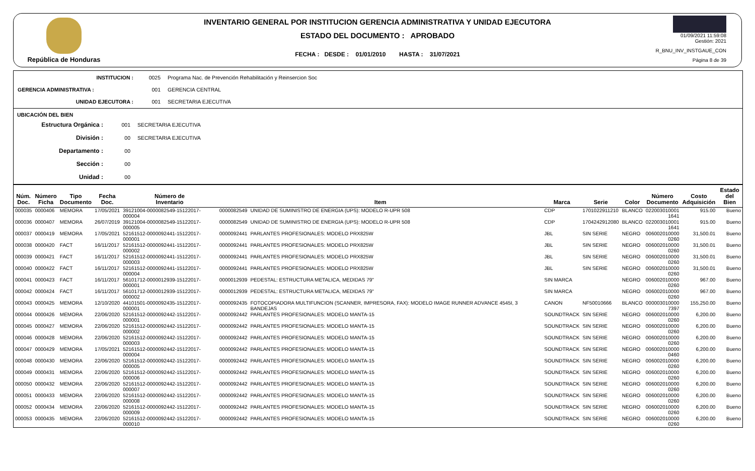República de Honduras
INVENTARIO GENERAL POR INSTITUCION GERENCIA ADMINISTRATIVA Y UNIDAD EJECUTORA
ESTADO DEL DOCUMENTO : APROBADO
FECHA : DESDE : 01/01/2010 HASTA : 31/07/2021
01/09/2021 11:59:08
Gestión: 2021
R_BNU_INV_INSTGAUE_CON
Página 8 de 39
| INSTITUCION : | 0025 | Programa Nac. de Prevención Rehabilitación y Reinsercion Soc |
| GERENCIA ADMINISTRATIVA : | 001 | GERENCIA CENTRAL |
| UNIDAD EJECUTORA : | 001 | SECRETARIA EJECUTIVA |
UBICACIÓN DEL BIEN
| Estructura Orgánica : | 001 | SECRETARIA EJECUTIVA |
| División : | 00 | SECRETARIA EJECUTIVA |
| Departamento : | 00 | |
| Sección : | 00 | |
| Unidad : | 00 | |
| Núm. Doc. | Número Ficha | Tipo Documento | Fecha Doc. | Número de Inventario | Item | | Marca | Serie | Color | Número Documento | Costo Adquisición | Estado del Bien |
| --- | --- | --- | --- | --- | --- | --- | --- | --- | --- | --- | --- | --- |
| 000035 | 0000406 | MEMORA | 17/05/2021 | 39121004-0000082549-15122017-000004 | 0000082549 | UNIDAD DE SUMINISTRO DE ENERGIA (UPS): MODELO R-UPR 508 | CDP | 1701022911210 | BLANCO | 022003010001 1641 | 915.00 | Bueno |
| 000036 | 0000407 | MEMORA | 26/07/2019 | 39121004-0000082549-15122017-000005 | 0000082549 | UNIDAD DE SUMINISTRO DE ENERGIA (UPS): MODELO R-UPR 508 | CDP | 1704242912080 | BLANCO | 022003010001 1641 | 915.00 | Bueno |
| 000037 | 0000419 | MEMORA | 17/05/2021 | 52161512-0000092441-15122017-000001 | 0000092441 | PARLANTES PROFESIONALES: MODELO PRX825W | JBL | SIN SERIE | NEGRO | 006002010000 0260 | 31,500.01 | Bueno |
| 000038 | 0000420 | FACT | 16/11/2017 | 52161512-0000092441-15122017-000002 | 0000092441 | PARLANTES PROFESIONALES: MODELO PRX825W | JBL | SIN SERIE | NEGRO | 006002010000 0260 | 31,500.01 | Bueno |
| 000039 | 0000421 | FACT | 16/11/2017 | 52161512-0000092441-15122017-000003 | 0000092441 | PARLANTES PROFESIONALES: MODELO PRX825W | JBL | SIN SERIE | NEGRO | 006002010000 0260 | 31,500.01 | Bueno |
| 000040 | 0000422 | FACT | 16/11/2017 | 52161512-0000092441-15122017-000004 | 0000092441 | PARLANTES PROFESIONALES: MODELO PRX825W | JBL | SIN SERIE | NEGRO | 006002010000 0260 | 31,500.01 | Bueno |
| 000041 | 0000423 | FACT | 16/11/2017 | 56101712-0000012939-15122017-000001 | 0000012939 | PEDESTAL: ESTRUCTURA METALICA, MEDIDAS 79" | SIN MARCA | | NEGRO | 006002010000 0260 | 967.00 | Bueno |
| 000042 | 0000424 | FACT | 16/11/2017 | 56101712-0000012939-15122017-000002 | 0000012939 | PEDESTAL: ESTRUCTURA METALICA, MEDIDAS 79" | SIN MARCA | | NEGRO | 006002010000 0260 | 967.00 | Bueno |
| 000043 | 0000425 | MEMORA | 12/10/2020 | 44101501-0000092435-15122017-000001 | 0000092435 | FOTOCOPIADORA MULTIFUNCION (SCANNER, IMPRESORA, FAX): MODELO IMAGE RUNNER ADVANCE 4545I, 3 BANDEJAS | CANON | NF50010666 | BLANCO | 000003010000 7397 | 155,250.00 | Bueno |
| 000044 | 0000426 | MEMORA | 22/06/2020 | 52161512-0000092442-15122017-000001 | 0000092442 | PARLANTES PROFESIONALES: MODELO MANTA-15 | SOUNDTRACK | SIN SERIE | NEGRO | 006002010000 0260 | 6,200.00 | Bueno |
| 000045 | 0000427 | MEMORA | 22/06/2020 | 52161512-0000092442-15122017-000002 | 0000092442 | PARLANTES PROFESIONALES: MODELO MANTA-15 | SOUNDTRACK | SIN SERIE | NEGRO | 006002010000 0260 | 6,200.00 | Bueno |
| 000046 | 0000428 | MEMORA | 22/06/2020 | 52161512-0000092442-15122017-000003 | 0000092442 | PARLANTES PROFESIONALES: MODELO MANTA-15 | SOUNDTRACK | SIN SERIE | NEGRO | 006002010000 0260 | 6,200.00 | Bueno |
| 000047 | 0000429 | MEMORA | 17/05/2021 | 52161512-0000092442-15122017-000004 | 0000092442 | PARLANTES PROFESIONALES: MODELO MANTA-15 | SOUNDTRACK | SIN SERIE | NEGRO | 006002010000 0460 | 6,200.00 | Bueno |
| 000048 | 0000430 | MEMORA | 22/06/2020 | 52161512-0000092442-15122017-000005 | 0000092442 | PARLANTES PROFESIONALES: MODELO MANTA-15 | SOUNDTRACK | SIN SERIE | NEGRO | 006002010000 0260 | 6,200.00 | Bueno |
| 000049 | 0000431 | MEMORA | 22/06/2020 | 52161512-0000092442-15122017-000006 | 0000092442 | PARLANTES PROFESIONALES: MODELO MANTA-15 | SOUNDTRACK | SIN SERIE | NEGRO | 006002010000 0260 | 6,200.00 | Bueno |
| 000050 | 0000432 | MEMORA | 22/06/2020 | 52161512-0000092442-15122017-000007 | 0000092442 | PARLANTES PROFESIONALES: MODELO MANTA-15 | SOUNDTRACK | SIN SERIE | NEGRO | 006002010000 0260 | 6,200.00 | Bueno |
| 000051 | 0000433 | MEMORA | 22/06/2020 | 52161512-0000092442-15122017-000008 | 0000092442 | PARLANTES PROFESIONALES: MODELO MANTA-15 | SOUNDTRACK | SIN SERIE | NEGRO | 006002010000 0260 | 6,200.00 | Bueno |
| 000052 | 0000434 | MEMORA | 22/06/2020 | 52161512-0000092442-15122017-000009 | 0000092442 | PARLANTES PROFESIONALES: MODELO MANTA-15 | SOUNDTRACK | SIN SERIE | NEGRO | 006002010000 0260 | 6,200.00 | Bueno |
| 000053 | 0000435 | MEMORA | 22/06/2020 | 52161512-0000092442-15122017-000010 | 0000092442 | PARLANTES PROFESIONALES: MODELO MANTA-15 | SOUNDTRACK | SIN SERIE | NEGRO | 006002010000 0260 | 6,200.00 | Bueno |